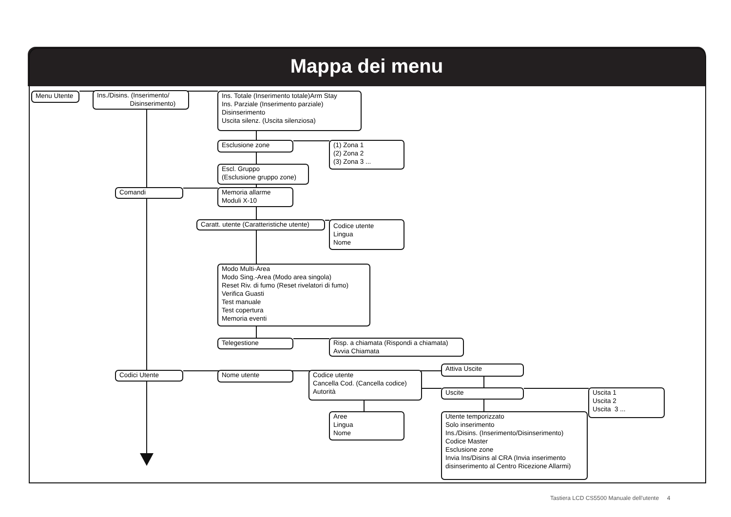Mappa dei menu
Menu Utente
Ins./Disins. (Inserimento/
Disinserimento)
Ins. Totale (Inserimento totale)Arm Stay
Ins. Parziale (Inserimento parziale)
Disinserimento
Uscita silenz. (Uscita silenziosa)
Esclusione zone
(1) Zona 1
(2) Zona 2
(3) Zona 3 ...
Escl. Gruppo
(Esclusione gruppo zone)
Comandi
Memoria allarme
Moduli X-10
Caratt. utente (Caratteristiche utente)
Codice utente
Lingua
Nome
Modo Multi-Area
Modo Sing.-Area (Modo area singola)
Reset Riv. di fumo (Reset rivelatori di fumo)
Verifica Guasti
Test manuale
Test copertura
Memoria eventi
Telegestione
Risp. a chiamata (Rispondi a chiamata)
Avvia Chiamata
Codici Utente
Nome utente
Codice utente
Cancella Cod. (Cancella codice)
Autorità
Attiva Uscite
Uscite
Uscita 1
Uscita 2
Uscita 3 ...
Aree
Lingua
Nome
Utente temporizzato
Solo inserimento
Ins./Disins. (Inserimento/Disinserimento)
Codice Master
Esclusione zone
Invia Ins/Disins al CRA (Invia inserimento
disinserimento al Centro Ricezione Allarmi)
Tastiera LCD CS5500 Manuale dell'utente 4